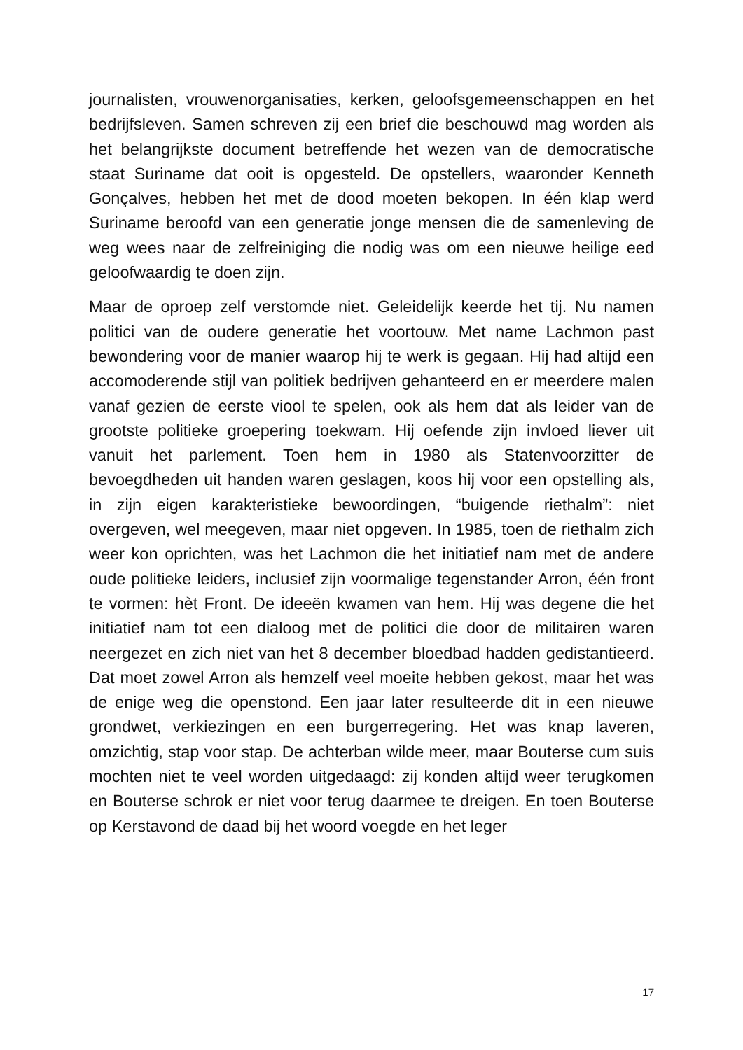journalisten, vrouwenorganisaties, kerken, geloofsgemeenschappen en het bedrijfsleven. Samen schreven zij een brief die beschouwd mag worden als het belangrijkste document betreffende het wezen van de democratische staat Suriname dat ooit is opgesteld. De opstellers, waaronder Kenneth Gonçalves, hebben het met de dood moeten bekopen. In één klap werd Suriname beroofd van een generatie jonge mensen die de samenleving de weg wees naar de zelfreiniging die nodig was om een nieuwe heilige eed geloofwaardig te doen zijn.
Maar de oproep zelf verstomde niet. Geleidelijk keerde het tij. Nu namen politici van de oudere generatie het voortouw. Met name Lachmon past bewondering voor de manier waarop hij te werk is gegaan. Hij had altijd een accomoderende stijl van politiek bedrijven gehanteerd en er meerdere malen vanaf gezien de eerste viool te spelen, ook als hem dat als leider van de grootste politieke groepering toekwam. Hij oefende zijn invloed liever uit vanuit het parlement. Toen hem in 1980 als Statenvoorzitter de bevoegdheden uit handen waren geslagen, koos hij voor een opstelling als, in zijn eigen karakteristieke bewoordingen, “buigende riethalm”: niet overgeven, wel meegeven, maar niet opgeven. In 1985, toen de riethalm zich weer kon oprichten, was het Lachmon die het initiatief nam met de andere oude politieke leiders, inclusief zijn voormalige tegenstander Arron, één front te vormen: hèt Front. De ideeën kwamen van hem. Hij was degene die het initiatief nam tot een dialoog met de politici die door de militairen waren neergezet en zich niet van het 8 december bloedbad hadden gedistantieerd. Dat moet zowel Arron als hemzelf veel moeite hebben gekost, maar het was de enige weg die openstond. Een jaar later resulteerde dit in een nieuwe grondwet, verkiezingen en een burgerregering. Het was knap laveren, omzichtig, stap voor stap. De achterban wilde meer, maar Bouterse cum suis mochten niet te veel worden uitgedaagd: zij konden altijd weer terugkomen en Bouterse schrok er niet voor terug daarmee te dreigen. En toen Bouterse op Kerstavond de daad bij het woord voegde en het leger
17